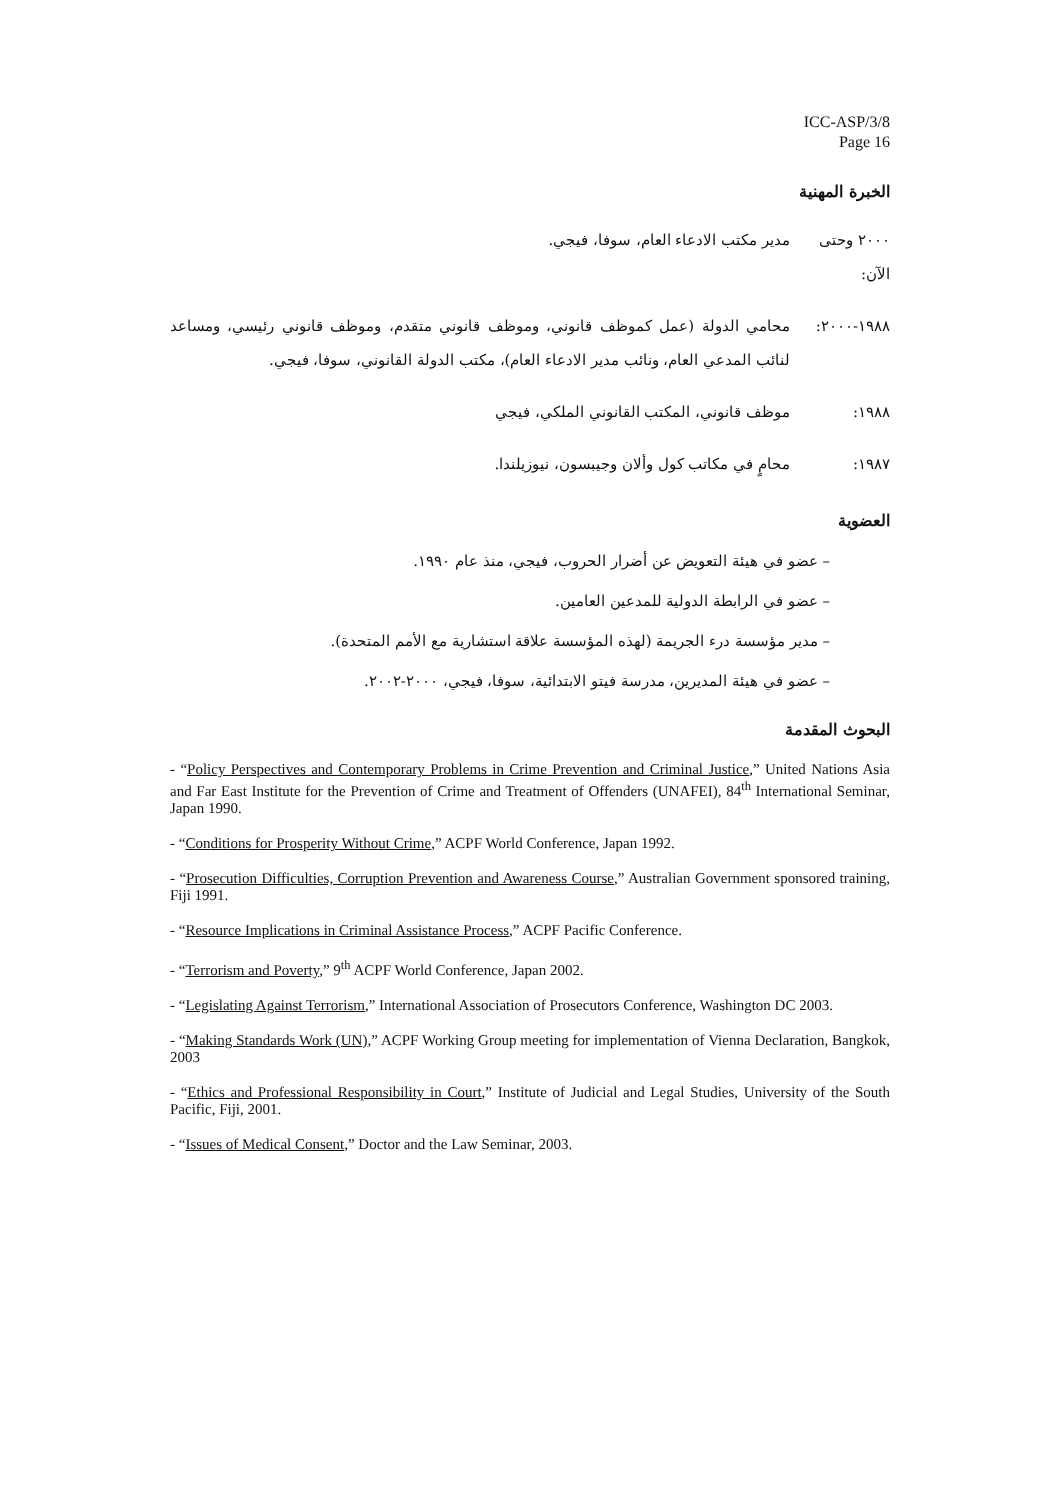ICC-ASP/3/8
Page 16
الخبرة المهنية
٢٠٠٠ وحتى الآن:
مدير مكتب الادعاء العام، سوفا، فيجي.
١٩٨٨-٢٠٠٠: محامي الدولة (عمل كموظف قانوني، وموظف قانوني متقدم، وموظف قانوني رئيسي، ومساعد لنائب المدعي العام، ونائب مدير الادعاء العام)، مكتب الدولة القانوني، سوفا، فيجي.
١٩٨٨: موظف قانوني، المكتب القانوني الملكي، فيجي
١٩٨٧: محامٍ في مكاتب كول وألان وجيبسون، نيوزيلندا.
العضوية
– عضو في هيئة التعويض عن أضرار الحروب، فيجي، منذ عام ١٩٩٠.
– عضو في الرابطة الدولية للمدعين العامين.
– مدير مؤسسة درء الجريمة (لهذه المؤسسة علاقة استشارية مع الأمم المتحدة).
– عضو في هيئة المديرين، مدرسة فيتو الابتدائية، سوفا، فيجي، ٢٠٠٠-٢٠٠٢.
البحوث المقدمة
- “Policy Perspectives and Contemporary Problems in Crime Prevention and Criminal Justice,” United Nations Asia and Far East Institute for the Prevention of Crime and Treatment of Offenders (UNAFEI), 84<sup>th</sup> International Seminar, Japan 1990.
- “Conditions for Prosperity Without Crime,” ACPF World Conference, Japan 1992.
- “Prosecution Difficulties, Corruption Prevention and Awareness Course,” Australian Government sponsored training, Fiji 1991.
- “Resource Implications in Criminal Assistance Process,” ACPF Pacific Conference.
- “Terrorism and Poverty,” 9<sup>th</sup> ACPF World Conference, Japan 2002.
- “Legislating Against Terrorism,” International Association of Prosecutors Conference, Washington DC 2003.
- “Making Standards Work (UN),” ACPF Working Group meeting for implementation of Vienna Declaration, Bangkok, 2003
- “Ethics and Professional Responsibility in Court,” Institute of Judicial and Legal Studies, University of the South Pacific, Fiji, 2001.
- “Issues of Medical Consent,” Doctor and the Law Seminar, 2003.